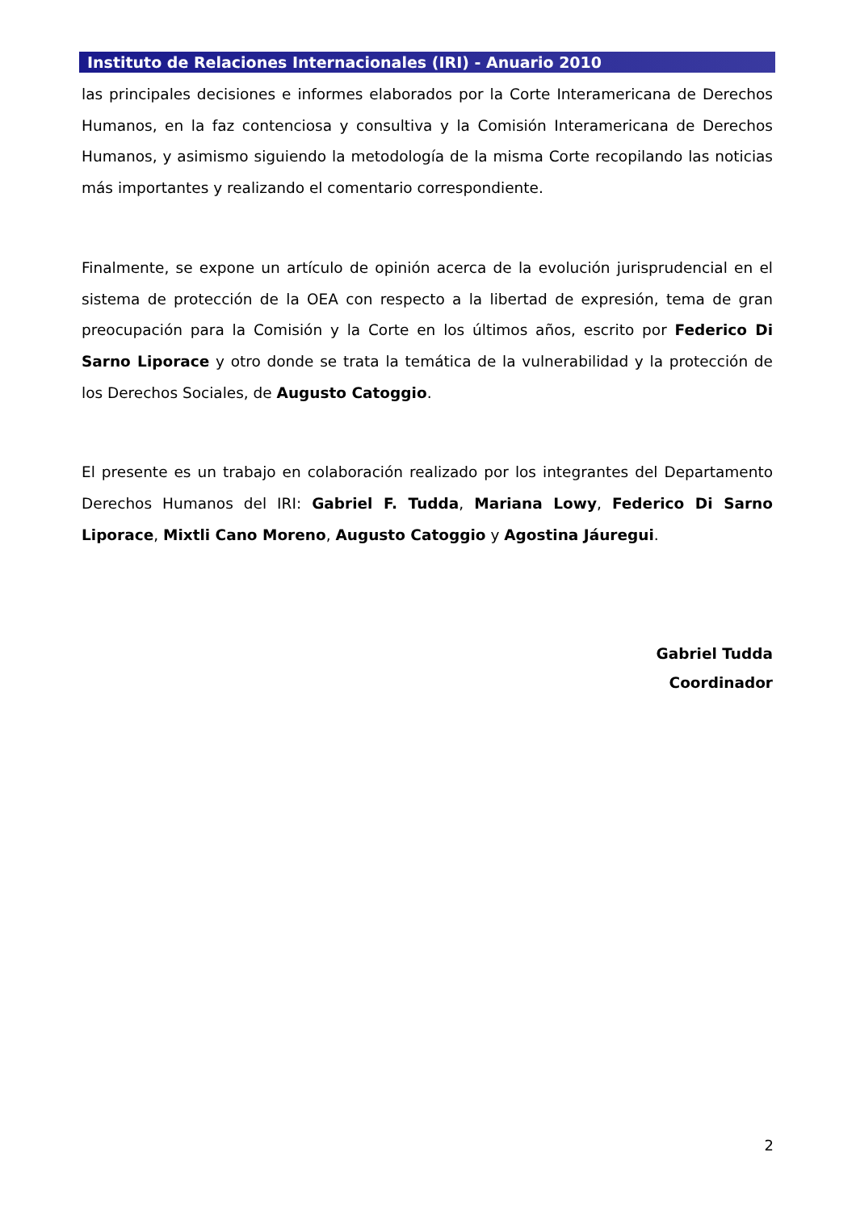Instituto de Relaciones Internacionales (IRI) - Anuario 2010
las principales decisiones e informes elaborados por la Corte Interamericana de Derechos Humanos, en la faz contenciosa y consultiva y la Comisión Interamericana de Derechos Humanos, y asimismo siguiendo la metodología de la misma Corte recopilando las noticias más importantes y realizando el comentario correspondiente.
Finalmente, se expone un artículo de opinión acerca de la evolución jurisprudencial en el sistema de protección de la OEA con respecto a la libertad de expresión, tema de gran preocupación para la Comisión y la Corte en los últimos años, escrito por Federico Di Sarno Liporace y otro donde se trata la temática de la vulnerabilidad y la protección de los Derechos Sociales, de Augusto Catoggio.
El presente es un trabajo en colaboración realizado por los integrantes del Departamento Derechos Humanos del IRI: Gabriel F. Tudda, Mariana Lowy, Federico Di Sarno Liporace, Mixtli Cano Moreno, Augusto Catoggio y Agostina Jáuregui.
Gabriel Tudda
Coordinador
2